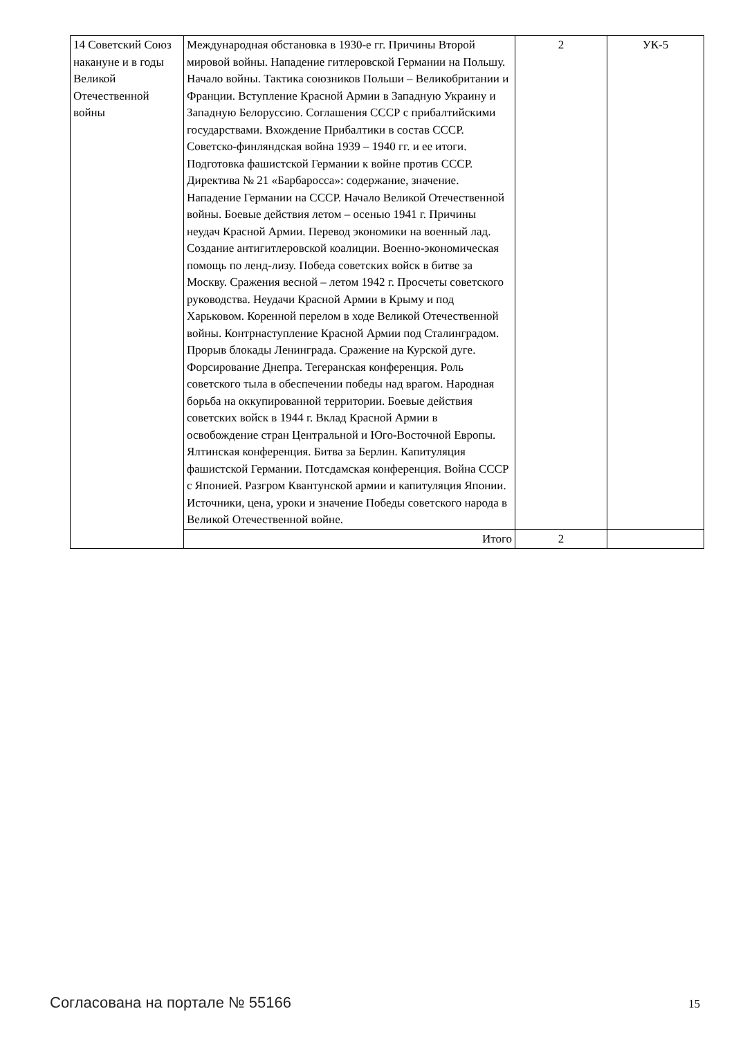| 14 Советский Союз накануне и в годы Великой Отечественной войны | Международная обстановка в 1930-е гг. Причины Второй мировой войны. Нападение гитлеровской Германии на Польшу. Начало войны. Тактика союзников Польши – Великобритании и Франции. Вступление Красной Армии в Западную Украину и Западную Белоруссию. Соглашения СССР с прибалтийскими государствами. Вхождение Прибалтики в состав СССР. Советско-финляндская война 1939 – 1940 гг. и ее итоги. Подготовка фашистской Германии к войне против СССР. Директива № 21 «Барбаросса»: содержание, значение. Нападение Германии на СССР. Начало Великой Отечественной войны. Боевые действия летом – осенью 1941 г. Причины неудач Красной Армии. Перевод экономики на военный лад. Создание антигитлеровской коалиции. Военно-экономическая помощь по ленд-лизу. Победа советских войск в битве за Москву. Сражения весной – летом 1942 г. Просчеты советского руководства. Неудачи Красной Армии в Крыму и под Харьковом. Коренной перелом в ходе Великой Отечественной войны. Контрнаступление Красной Армии под Сталинградом. Прорыв блокады Ленинграда. Сражение на Курской дуге. Форсирование Днепра. Тегеранская конференция. Роль советского тыла в обеспечении победы над врагом. Народная борьба на оккупированной территории. Боевые действия советских войск в 1944 г. Вклад Красной Армии в освобождение стран Центральной и Юго-Восточной Европы. Ялтинская конференция. Битва за Берлин. Капитуляция фашистской Германии. Потсдамская конференция. Война СССР с Японией. Разгром Квантунской армии и капитуляция Японии. Источники, цена, уроки и значение Победы советского народа в Великой Отечественной войне. | 2 | УК-5 |
| | Итого | 2 | |
Согласована на портале № 55166 15